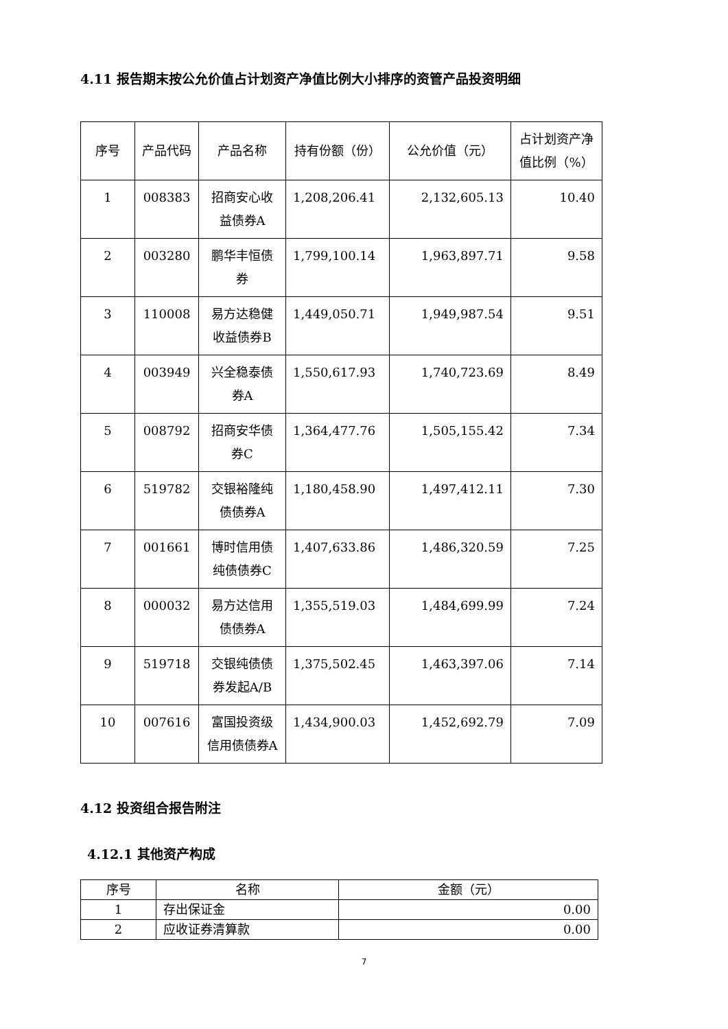4.11 报告期末按公允价值占计划资产净值比例大小排序的资管产品投资明细
| 序号 | 产品代码 | 产品名称 | 持有份额（份） | 公允价值（元） | 占计划资产净值比例（%） |
| --- | --- | --- | --- | --- | --- |
| 1 | 008383 | 招商安心收益债券A | 1,208,206.41 | 2,132,605.13 | 10.40 |
| 2 | 003280 | 鹏华丰恒债券 | 1,799,100.14 | 1,963,897.71 | 9.58 |
| 3 | 110008 | 易方达稳健收益债券B | 1,449,050.71 | 1,949,987.54 | 9.51 |
| 4 | 003949 | 兴全稳泰债券A | 1,550,617.93 | 1,740,723.69 | 8.49 |
| 5 | 008792 | 招商安华债券C | 1,364,477.76 | 1,505,155.42 | 7.34 |
| 6 | 519782 | 交银裕隆纯债债券A | 1,180,458.90 | 1,497,412.11 | 7.30 |
| 7 | 001661 | 博时信用债纯债债券C | 1,407,633.86 | 1,486,320.59 | 7.25 |
| 8 | 000032 | 易方达信用债债券A | 1,355,519.03 | 1,484,699.99 | 7.24 |
| 9 | 519718 | 交银纯债债券发起A/B | 1,375,502.45 | 1,463,397.06 | 7.14 |
| 10 | 007616 | 富国投资级信用债债券A | 1,434,900.03 | 1,452,692.79 | 7.09 |
4.12 投资组合报告附注
4.12.1 其他资产构成
| 序号 | 名称 | 金额（元） |
| --- | --- | --- |
| 1 | 存出保证金 | 0.00 |
| 2 | 应收证券清算款 | 0.00 |
7